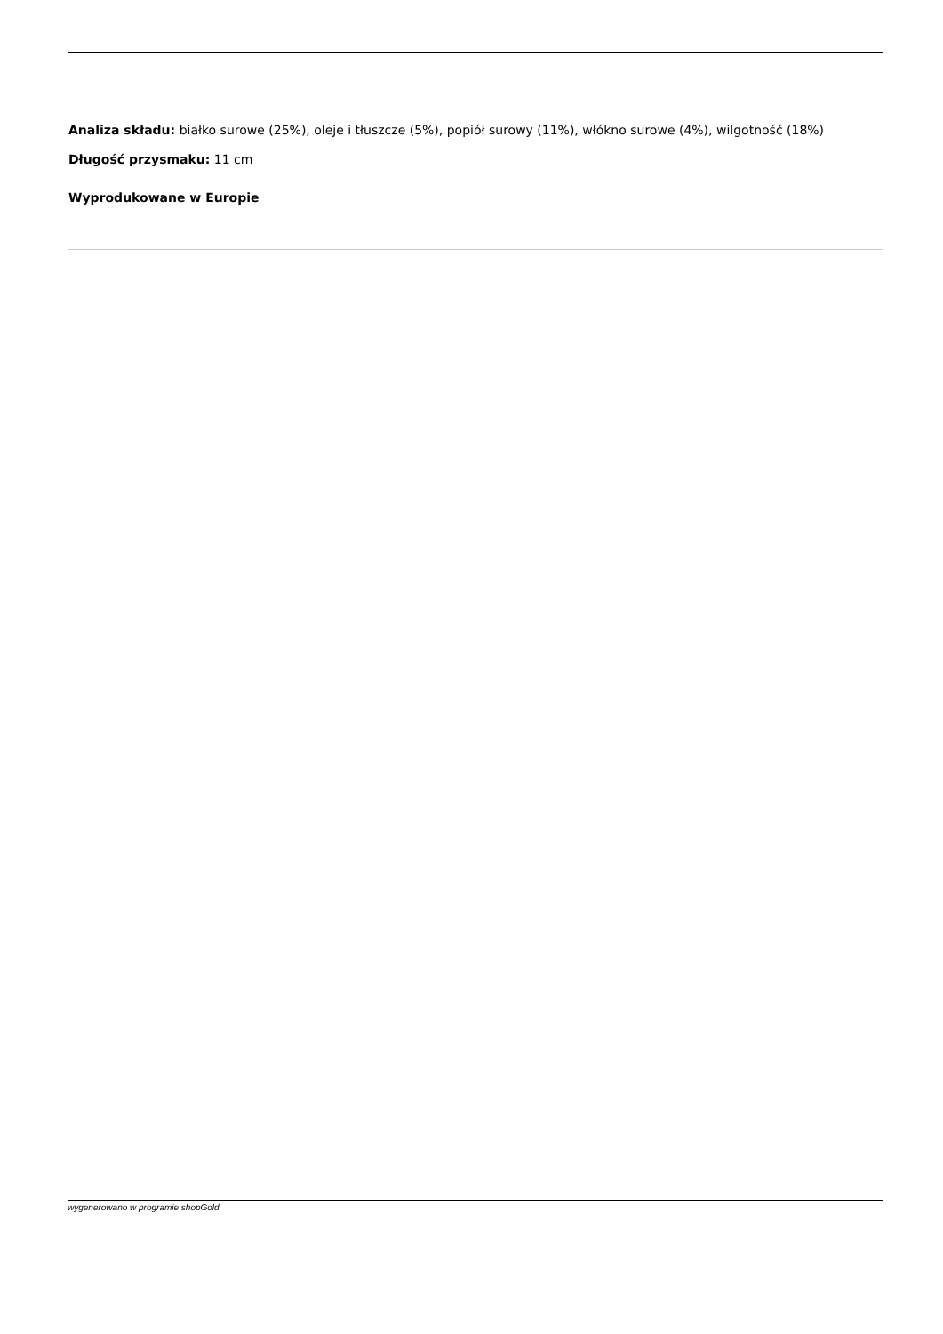Analiza składu: białko surowe (25%), oleje i tłuszcze (5%), popiół surowy (11%), włókno surowe (4%), wilgotność (18%)
Długość przysmaku: 11 cm
Wyprodukowane w Europie
wygenerowano w programie shopGold